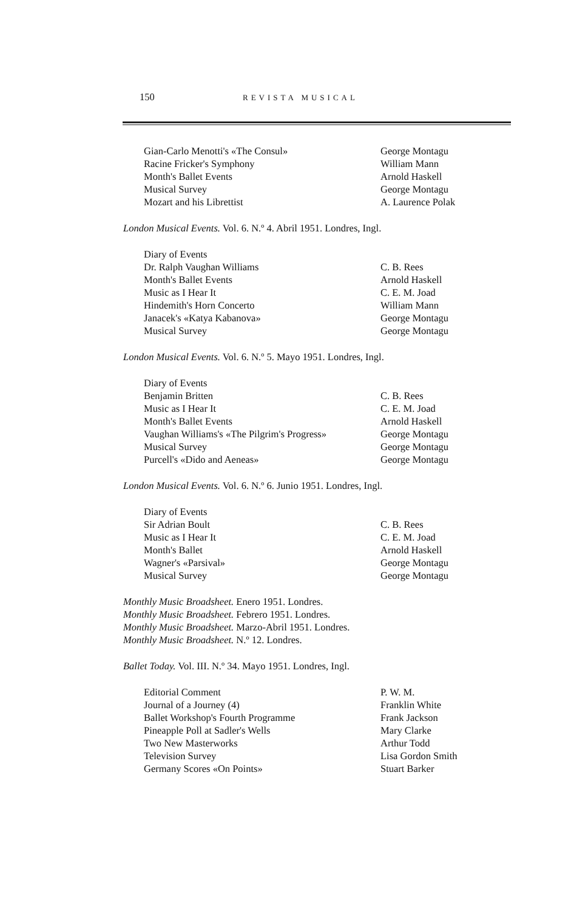150 REVISTA MUSICAL
| Gian-Carlo Menotti's «The Consul» | George Montagu |
| Racine Fricker's Symphony | William Mann |
| Month's Ballet Events | Arnold Haskell |
| Musical Survey | George Montagu |
| Mozart and his Librettist | A. Laurence Polak |
London Musical Events. Vol. 6. N.º 4. Abril 1951. Londres, Ingl.
| Diary of Events | |
| Dr. Ralph Vaughan Williams | C. B. Rees |
| Month's Ballet Events | Arnold Haskell |
| Music as I Hear It | C. E. M. Joad |
| Hindemith's Horn Concerto | William Mann |
| Janacek's «Katya Kabanova» | George Montagu |
| Musical Survey | George Montagu |
London Musical Events. Vol. 6. N.º 5. Mayo 1951. Londres, Ingl.
| Diary of Events | |
| Benjamin Britten | C. B. Rees |
| Music as I Hear It | C. E. M. Joad |
| Month's Ballet Events | Arnold Haskell |
| Vaughan Williams's «The Pilgrim's Progress» | George Montagu |
| Musical Survey | George Montagu |
| Purcell's «Dido and Aeneas» | George Montagu |
London Musical Events. Vol. 6. N.º 6. Junio 1951. Londres, Ingl.
| Diary of Events | |
| Sir Adrian Boult | C. B. Rees |
| Music as I Hear It | C. E. M. Joad |
| Month's Ballet | Arnold Haskell |
| Wagner's «Parsival» | George Montagu |
| Musical Survey | George Montagu |
Monthly Music Broadsheet. Enero 1951. Londres.
Monthly Music Broadsheet. Febrero 1951. Londres.
Monthly Music Broadsheet. Marzo-Abril 1951. Londres.
Monthly Music Broadsheet. N.º 12. Londres.
Ballet Today. Vol. III. N.º 34. Mayo 1951. Londres, Ingl.
| Editorial Comment | P. W. M. |
| Journal of a Journey (4) | Franklin White |
| Ballet Workshop's Fourth Programme | Frank Jackson |
| Pineapple Poll at Sadler's Wells | Mary Clarke |
| Two New Masterworks | Arthur Todd |
| Television Survey | Lisa Gordon Smith |
| Germany Scores «On Points» | Stuart Barker |